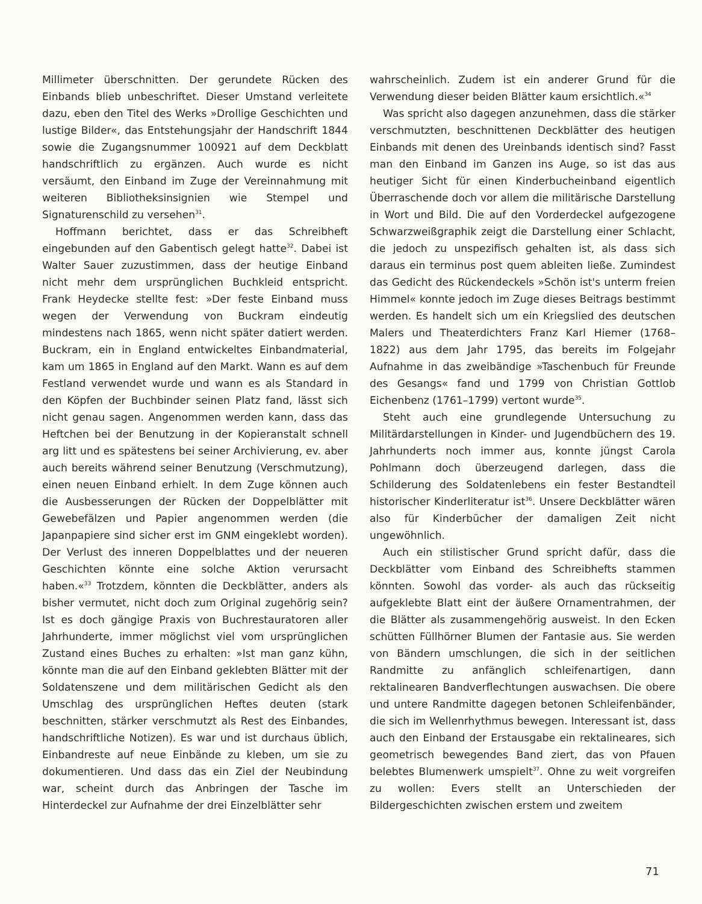Millimeter überschnitten. Der gerundete Rücken des Einbands blieb unbeschriftet. Dieser Umstand verleitete dazu, eben den Titel des Werks »Drollige Geschichten und lustige Bilder«, das Entstehungsjahr der Handschrift 1844 sowie die Zugangsnummer 100921 auf dem Deckblatt handschriftlich zu ergänzen. Auch wurde es nicht versäumt, den Einband im Zuge der Vereinnahmung mit weiteren Bibliotheksinsignien wie Stempel und Signaturenschild zu versehen<sup>31</sup>.
Hoffmann berichtet, dass er das Schreibheft eingebunden auf den Gabentisch gelegt hatte<sup>32</sup>. Dabei ist Walter Sauer zuzustimmen, dass der heutige Einband nicht mehr dem ursprünglichen Buchkleid entspricht. Frank Heydecke stellte fest: »Der feste Einband muss wegen der Verwendung von Buckram eindeutig mindestens nach 1865, wenn nicht später datiert werden. Buckram, ein in England entwickeltes Einbandmaterial, kam um 1865 in England auf den Markt. Wann es auf dem Festland verwendet wurde und wann es als Standard in den Köpfen der Buchbinder seinen Platz fand, lässt sich nicht genau sagen. Angenommen werden kann, dass das Heftchen bei der Benutzung in der Kopieranstalt schnell arg litt und es spätestens bei seiner Archivierung, ev. aber auch bereits während seiner Benutzung (Verschmutzung), einen neuen Einband erhielt. In dem Zuge können auch die Ausbesserungen der Rücken der Doppelblätter mit Gewebefälzen und Papier angenommen werden (die Japanpapiere sind sicher erst im GNM eingeklebt worden). Der Verlust des inneren Doppelblattes und der neueren Geschichten könnte eine solche Aktion verursacht haben.«<sup>33</sup> Trotzdem, könnten die Deckblätter, anders als bisher vermutet, nicht doch zum Original zugehörig sein? Ist es doch gängige Praxis von Buchrestauratoren aller Jahrhunderte, immer möglichst viel vom ursprünglichen Zustand eines Buches zu erhalten: »Ist man ganz kühn, könnte man die auf den Einband geklebten Blätter mit der Soldatenszene und dem militärischen Gedicht als den Umschlag des ursprünglichen Heftes deuten (stark beschnitten, stärker verschmutzt als Rest des Einbandes, handschriftliche Notizen). Es war und ist durchaus üblich, Einbandreste auf neue Einbände zu kleben, um sie zu dokumentieren. Und dass das ein Ziel der Neubindung war, scheint durch das Anbringen der Tasche im Hinterdeckel zur Aufnahme der drei Einzelblätter sehr
wahrscheinlich. Zudem ist ein anderer Grund für die Verwendung dieser beiden Blätter kaum ersichtlich.«<sup>34</sup>
Was spricht also dagegen anzunehmen, dass die stärker verschmutzten, beschnittenen Deckblätter des heutigen Einbands mit denen des Ureinbands identisch sind? Fasst man den Einband im Ganzen ins Auge, so ist das aus heutiger Sicht für einen Kinderbucheinband eigentlich Überraschende doch vor allem die militärische Darstellung in Wort und Bild. Die auf den Vorderdeckel aufgezogene Schwarzweißgraphik zeigt die Darstellung einer Schlacht, die jedoch zu unspezifisch gehalten ist, als dass sich daraus ein terminus post quem ableiten ließe. Zumindest das Gedicht des Rückendeckels »Schön ist's unterm freien Himmel« konnte jedoch im Zuge dieses Beitrags bestimmt werden. Es handelt sich um ein Kriegslied des deutschen Malers und Theaterdichters Franz Karl Hiemer (1768–1822) aus dem Jahr 1795, das bereits im Folgejahr Aufnahme in das zweibändige »Taschenbuch für Freunde des Gesangs« fand und 1799 von Christian Gottlob Eichenbenz (1761–1799) vertont wurde<sup>35</sup>.
Steht auch eine grundlegende Untersuchung zu Militärdarstellungen in Kinder- und Jugendbüchern des 19. Jahrhunderts noch immer aus, konnte jüngst Carola Pohlmann doch überzeugend darlegen, dass die Schilderung des Soldatenlebens ein fester Bestandteil historischer Kinderliteratur ist<sup>36</sup>. Unsere Deckblätter wären also für Kinderbücher der damaligen Zeit nicht ungewöhnlich.
Auch ein stilistischer Grund spricht dafür, dass die Deckblätter vom Einband des Schreibhefts stammen könnten. Sowohl das vorder- als auch das rückseitig aufgeklebte Blatt eint der äußere Ornamentrahmen, der die Blätter als zusammengehörig ausweist. In den Ecken schütten Füllhörner Blumen der Fantasie aus. Sie werden von Bändern umschlungen, die sich in der seitlichen Randmitte zu anfänglich schleifenartigen, dann rektalinearen Bandverflechtungen auswachsen. Die obere und untere Randmitte dagegen betonen Schleifenbänder, die sich im Wellenrhythmus bewegen. Interessant ist, dass auch den Einband der Erstausgabe ein rektalineares, sich geometrisch bewegendes Band ziert, das von Pfauen belebtes Blumenwerk umspielt<sup>37</sup>. Ohne zu weit vorgreifen zu wollen: Evers stellt an Unterschieden der Bildergeschichten zwischen erstem und zweitem
71